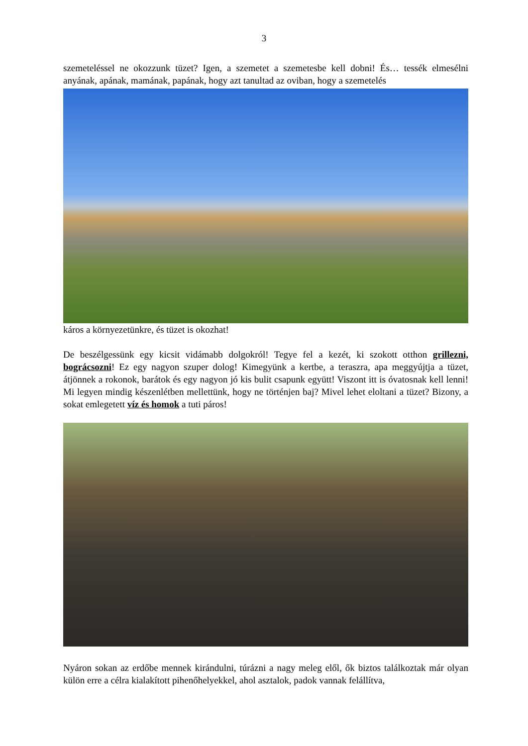3
szemeteléssel ne okozzunk tüzet? Igen, a szemetet a szemetesbe kell dobni! És… tessék elmesélni anyának, apának, mamának, papának, hogy azt tanultad az oviban, hogy a szemetelés
káros a környezetünkre, és tüzet is okozhat!
De beszélgessünk egy kicsit vidámabb dolgokról! Tegye fel a kezét, ki szokott otthon grillezni, bográcsozni! Ez egy nagyon szuper dolog! Kimegyünk a kertbe, a teraszra, apa meggyújtja a tüzet, átjönnek a rokonok, barátok és egy nagyon jó kis bulit csapunk együtt! Viszont itt is óvatosnak kell lenni! Mi legyen mindig készenlétben mellettünk, hogy ne történjen baj? Mivel lehet eloltani a tüzet? Bizony, a sokat emlegetett víz és homok a tuti páros!
Nyáron sokan az erdőbe mennek kirándulni, túrázni a nagy meleg elől, ők biztos találkoztak már olyan külön erre a célra kialakított pihenőhelyekkel, ahol asztalok, padok vannak felállítva,